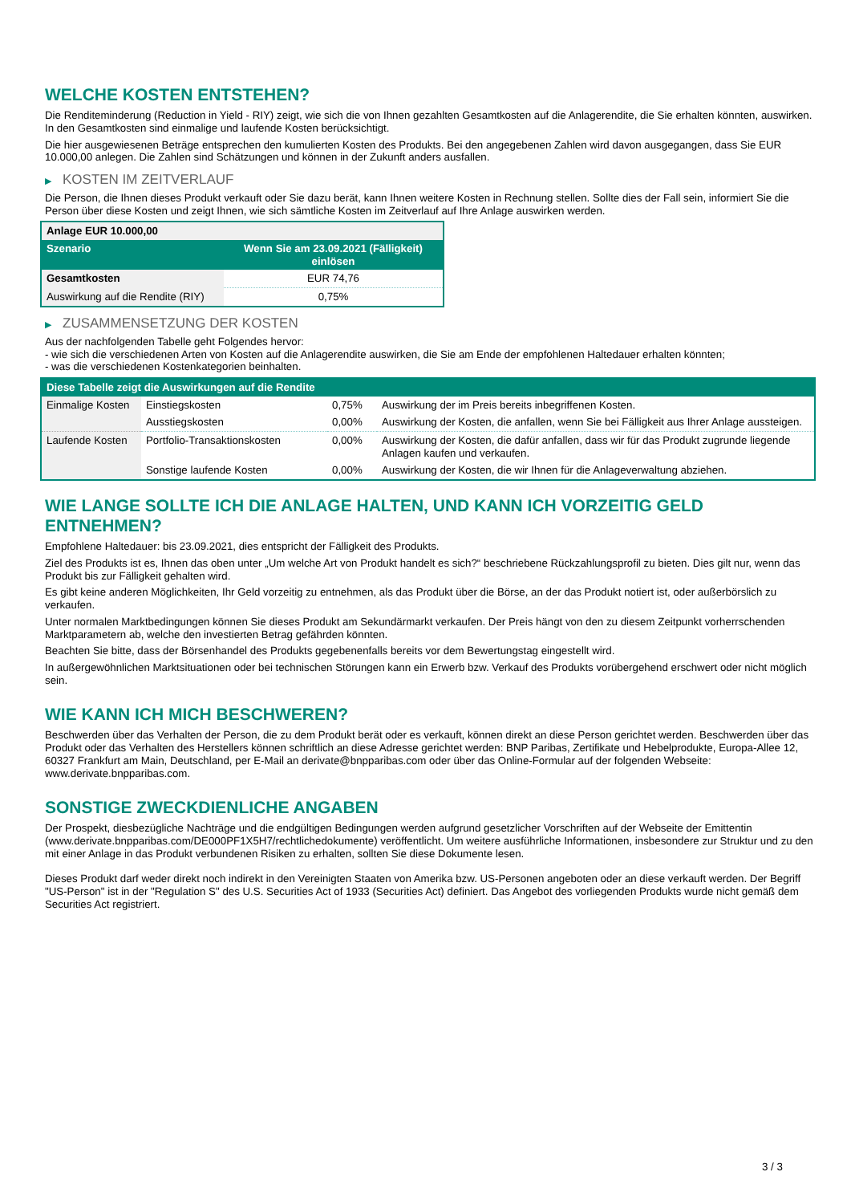WELCHE KOSTEN ENTSTEHEN?
Die Renditeminderung (Reduction in Yield - RIY) zeigt, wie sich die von Ihnen gezahlten Gesamtkosten auf die Anlagerendite, die Sie erhalten könnten, auswirken. In den Gesamtkosten sind einmalige und laufende Kosten berücksichtigt.
Die hier ausgewiesenen Beträge entsprechen den kumulierten Kosten des Produkts. Bei den angegebenen Zahlen wird davon ausgegangen, dass Sie EUR 10.000,00 anlegen. Die Zahlen sind Schätzungen und können in der Zukunft anders ausfallen.
▶ KOSTEN IM ZEITVERLAUF
Die Person, die Ihnen dieses Produkt verkauft oder Sie dazu berät, kann Ihnen weitere Kosten in Rechnung stellen. Sollte dies der Fall sein, informiert Sie die Person über diese Kosten und zeigt Ihnen, wie sich sämtliche Kosten im Zeitverlauf auf Ihre Anlage auswirken werden.
| Anlage EUR 10.000,00 | |
| --- | --- |
| Szenario | Wenn Sie am 23.09.2021 (Fälligkeit) einlösen |
| Gesamtkosten | EUR 74,76 |
| Auswirkung auf die Rendite (RIY) | 0,75% |
▶ ZUSAMMENSETZUNG DER KOSTEN
Aus der nachfolgenden Tabelle geht Folgendes hervor:
- wie sich die verschiedenen Arten von Kosten auf die Anlagerendite auswirken, die Sie am Ende der empfohlenen Haltedauer erhalten könnten;
- was die verschiedenen Kostenkategorien beinhalten.
| Diese Tabelle zeigt die Auswirkungen auf die Rendite | | | |
| --- | --- | --- | --- |
| Einmalige Kosten | Einstiegskosten | 0,75% | Auswirkung der im Preis bereits inbegriffenen Kosten. |
| | Ausstiegskosten | 0,00% | Auswirkung der Kosten, die anfallen, wenn Sie bei Fälligkeit aus Ihrer Anlage aussteigen. |
| Laufende Kosten | Portfolio-Transaktionskosten | 0,00% | Auswirkung der Kosten, die dafür anfallen, dass wir für das Produkt zugrunde liegende Anlagen kaufen und verkaufen. |
| | Sonstige laufende Kosten | 0,00% | Auswirkung der Kosten, die wir Ihnen für die Anlageverwaltung abziehen. |
WIE LANGE SOLLTE ICH DIE ANLAGE HALTEN, UND KANN ICH VORZEITIG GELD ENTNEHMEN?
Empfohlene Haltedauer: bis 23.09.2021, dies entspricht der Fälligkeit des Produkts.
Ziel des Produkts ist es, Ihnen das oben unter „Um welche Art von Produkt handelt es sich?“ beschriebene Rückzahlungsprofil zu bieten. Dies gilt nur, wenn das Produkt bis zur Fälligkeit gehalten wird.
Es gibt keine anderen Möglichkeiten, Ihr Geld vorzeitig zu entnehmen, als das Produkt über die Börse, an der das Produkt notiert ist, oder außerbörslich zu verkaufen.
Unter normalen Marktbedingungen können Sie dieses Produkt am Sekundärmarkt verkaufen. Der Preis hängt von den zu diesem Zeitpunkt vorherrschenden Marktparametern ab, welche den investierten Betrag gefährden könnten.
Beachten Sie bitte, dass der Börsenhandel des Produkts gegebenenfalls bereits vor dem Bewertungstag eingestellt wird.
In außergewöhnlichen Marktsituationen oder bei technischen Störungen kann ein Erwerb bzw. Verkauf des Produkts vorübergehend erschwert oder nicht möglich sein.
WIE KANN ICH MICH BESCHWEREN?
Beschwerden über das Verhalten der Person, die zu dem Produkt berät oder es verkauft, können direkt an diese Person gerichtet werden. Beschwerden über das Produkt oder das Verhalten des Herstellers können schriftlich an diese Adresse gerichtet werden: BNP Paribas, Zertifikate und Hebelprodukte, Europa-Allee 12, 60327 Frankfurt am Main, Deutschland, per E-Mail an derivate@bnpparibas.com oder über das Online-Formular auf der folgenden Webseite: www.derivate.bnpparibas.com.
SONSTIGE ZWECKDIENLICHE ANGABEN
Der Prospekt, diesbezügliche Nachträge und die endgültigen Bedingungen werden aufgrund gesetzlicher Vorschriften auf der Webseite der Emittentin (www.derivate.bnpparibas.com/DE000PF1X5H7/rechtlichedokumente) veröffentlicht. Um weitere ausführliche Informationen, insbesondere zur Struktur und zu den mit einer Anlage in das Produkt verbundenen Risiken zu erhalten, sollten Sie diese Dokumente lesen.
Dieses Produkt darf weder direkt noch indirekt in den Vereinigten Staaten von Amerika bzw. US-Personen angeboten oder an diese verkauft werden. Der Begriff "US-Person" ist in der "Regulation S" des U.S. Securities Act of 1933 (Securities Act) definiert. Das Angebot des vorliegenden Produkts wurde nicht gemäß dem Securities Act registriert.
3 / 3